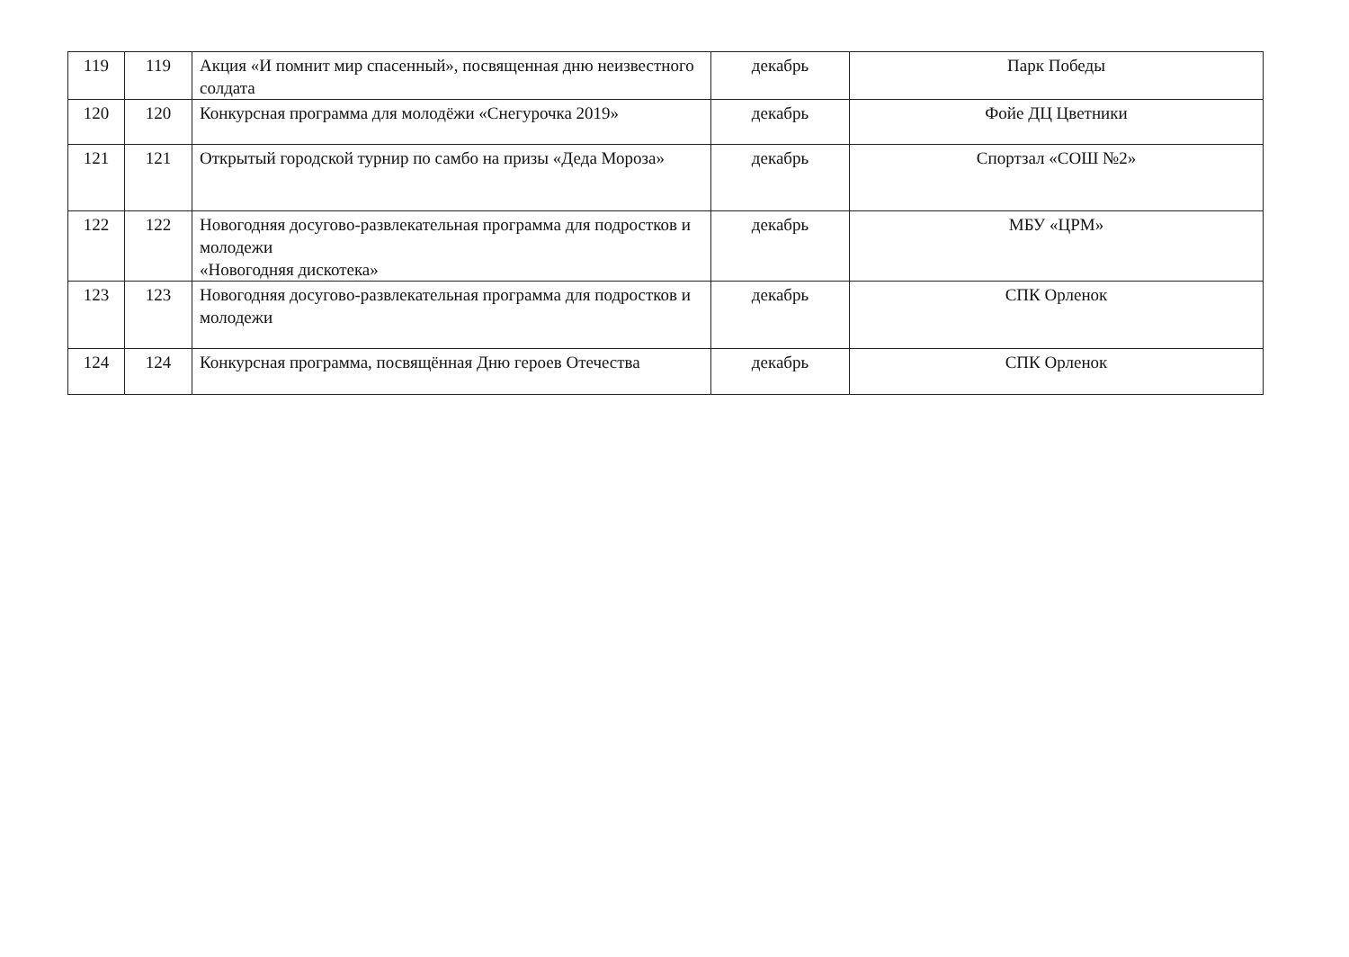| 119 | 119 | Акция «И помнит мир спасенный», посвященная дню неизвестного солдата | декабрь | Парк Победы |
| 120 | 120 | Конкурсная программа для молодёжи «Снегурочка 2019» | декабрь | Фойе ДЦ Цветники |
| 121 | 121 | Открытый городской турнир по самбо на призы «Деда Мороза» | декабрь | Спортзал «СОШ №2» |
| 122 | 122 | Новогодняя досугово-развлекательная программа для подростков и молодежи «Новогодняя дискотека» | декабрь | МБУ «ЦРМ» |
| 123 | 123 | Новогодняя досугово-развлекательная программа для подростков и молодежи | декабрь | СПК Орленок |
| 124 | 124 | Конкурсная программа, посвящённая Дню героев Отечества | декабрь | СПК Орленок |